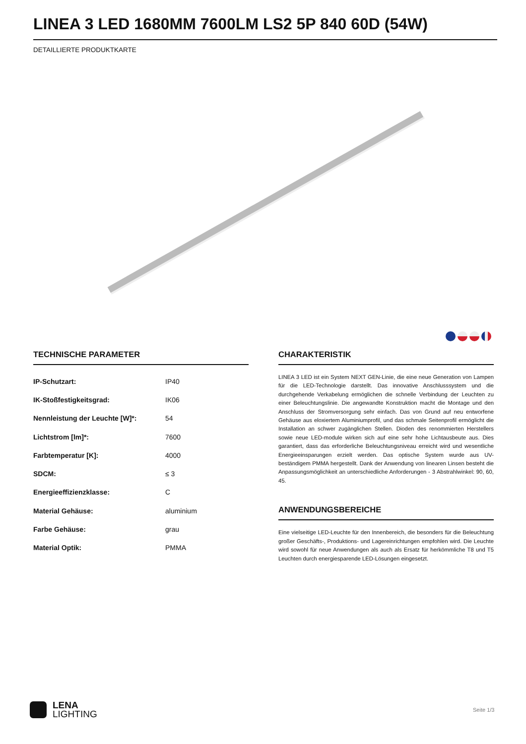LINEA 3 LED 1680MM 7600LM LS2 5P 840 60D (54W)
DETAILLIERTE PRODUKTKARTE
TECHNISCHE PARAMETER
| IP-Schutzart: | IP40 |
| IK-Stoßfestigkeitsgrad: | IK06 |
| Nennleistung der Leuchte [W]*: | 54 |
| Lichtstrom [lm]*: | 7600 |
| Farbtemperatur [K]: | 4000 |
| SDCM: | ≤ 3 |
| Energieeffizienzklasse: | C |
| Material Gehäuse: | aluminium |
| Farbe Gehäuse: | grau |
| Material Optik: | PMMA |
CHARAKTERISTIK
LINEA 3 LED ist ein System NEXT GEN-Linie, die eine neue Generation von Lampen für die LED-Technologie darstellt. Das innovative Anschlusssystem und die durchgehende Verkabelung ermöglichen die schnelle Verbindung der Leuchten zu einer Beleuchtungslinie. Die angewandte Konstruktion macht die Montage und den Anschluss der Stromversorgung sehr einfach. Das von Grund auf neu entworfene Gehäuse aus eloxiertem Aluminiumprofil, und das schmale Seitenprofil ermöglicht die Installation an schwer zugänglichen Stellen. Dioden des renommierten Herstellers sowie neue LED-module wirken sich auf eine sehr hohe Lichtausbeute aus. Dies garantiert, dass das erforderliche Beleuchtungsniveau erreicht wird und wesentliche Energieeinsparungen erzielt werden. Das optische System wurde aus UV-beständigem PMMA hergestellt. Dank der Anwendung von linearen Linsen besteht die Anpassungsmöglichkeit an unterschiedliche Anforderungen - 3 Abstrahlwinkel: 90, 60, 45.
ANWENDUNGSBEREICHE
Eine vielseitige LED-Leuchte für den Innenbereich, die besonders für die Beleuchtung großer Geschäfts-, Produktions- und Lagereinrichtungen empfohlen wird. Die Leuchte wird sowohl für neue Anwendungen als auch als Ersatz für herkömmliche T8 und T5 Leuchten durch energiesparende LED-Lösungen eingesetzt.
LENA
LIGHTING
Seite 1/3